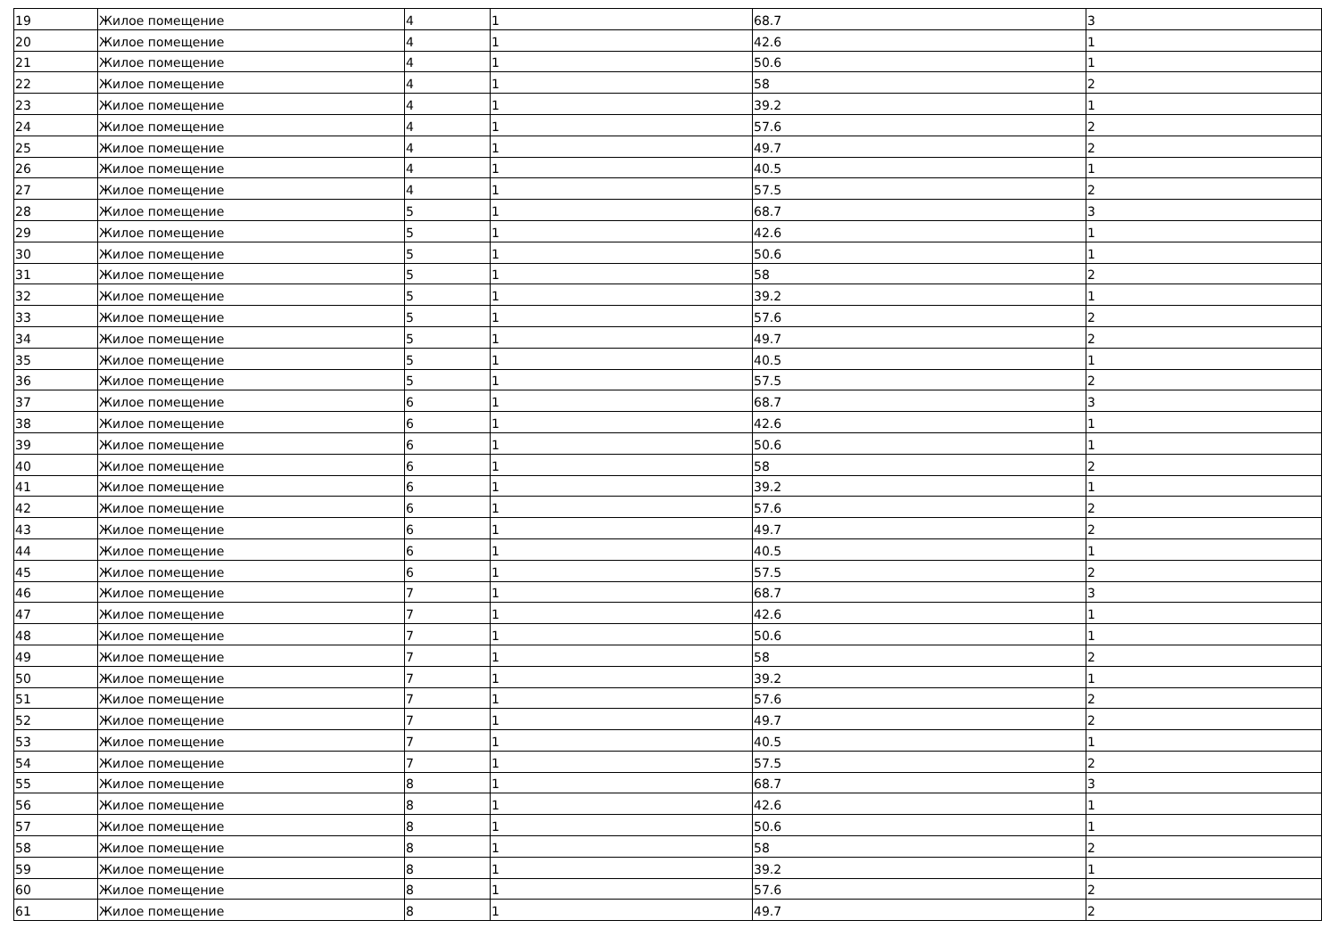| 19 | Жилое помещение | 4 | 1 | 68.7 | 3 |
| 20 | Жилое помещение | 4 | 1 | 42.6 | 1 |
| 21 | Жилое помещение | 4 | 1 | 50.6 | 1 |
| 22 | Жилое помещение | 4 | 1 | 58 | 2 |
| 23 | Жилое помещение | 4 | 1 | 39.2 | 1 |
| 24 | Жилое помещение | 4 | 1 | 57.6 | 2 |
| 25 | Жилое помещение | 4 | 1 | 49.7 | 2 |
| 26 | Жилое помещение | 4 | 1 | 40.5 | 1 |
| 27 | Жилое помещение | 4 | 1 | 57.5 | 2 |
| 28 | Жилое помещение | 5 | 1 | 68.7 | 3 |
| 29 | Жилое помещение | 5 | 1 | 42.6 | 1 |
| 30 | Жилое помещение | 5 | 1 | 50.6 | 1 |
| 31 | Жилое помещение | 5 | 1 | 58 | 2 |
| 32 | Жилое помещение | 5 | 1 | 39.2 | 1 |
| 33 | Жилое помещение | 5 | 1 | 57.6 | 2 |
| 34 | Жилое помещение | 5 | 1 | 49.7 | 2 |
| 35 | Жилое помещение | 5 | 1 | 40.5 | 1 |
| 36 | Жилое помещение | 5 | 1 | 57.5 | 2 |
| 37 | Жилое помещение | 6 | 1 | 68.7 | 3 |
| 38 | Жилое помещение | 6 | 1 | 42.6 | 1 |
| 39 | Жилое помещение | 6 | 1 | 50.6 | 1 |
| 40 | Жилое помещение | 6 | 1 | 58 | 2 |
| 41 | Жилое помещение | 6 | 1 | 39.2 | 1 |
| 42 | Жилое помещение | 6 | 1 | 57.6 | 2 |
| 43 | Жилое помещение | 6 | 1 | 49.7 | 2 |
| 44 | Жилое помещение | 6 | 1 | 40.5 | 1 |
| 45 | Жилое помещение | 6 | 1 | 57.5 | 2 |
| 46 | Жилое помещение | 7 | 1 | 68.7 | 3 |
| 47 | Жилое помещение | 7 | 1 | 42.6 | 1 |
| 48 | Жилое помещение | 7 | 1 | 50.6 | 1 |
| 49 | Жилое помещение | 7 | 1 | 58 | 2 |
| 50 | Жилое помещение | 7 | 1 | 39.2 | 1 |
| 51 | Жилое помещение | 7 | 1 | 57.6 | 2 |
| 52 | Жилое помещение | 7 | 1 | 49.7 | 2 |
| 53 | Жилое помещение | 7 | 1 | 40.5 | 1 |
| 54 | Жилое помещение | 7 | 1 | 57.5 | 2 |
| 55 | Жилое помещение | 8 | 1 | 68.7 | 3 |
| 56 | Жилое помещение | 8 | 1 | 42.6 | 1 |
| 57 | Жилое помещение | 8 | 1 | 50.6 | 1 |
| 58 | Жилое помещение | 8 | 1 | 58 | 2 |
| 59 | Жилое помещение | 8 | 1 | 39.2 | 1 |
| 60 | Жилое помещение | 8 | 1 | 57.6 | 2 |
| 61 | Жилое помещение | 8 | 1 | 49.7 | 2 |